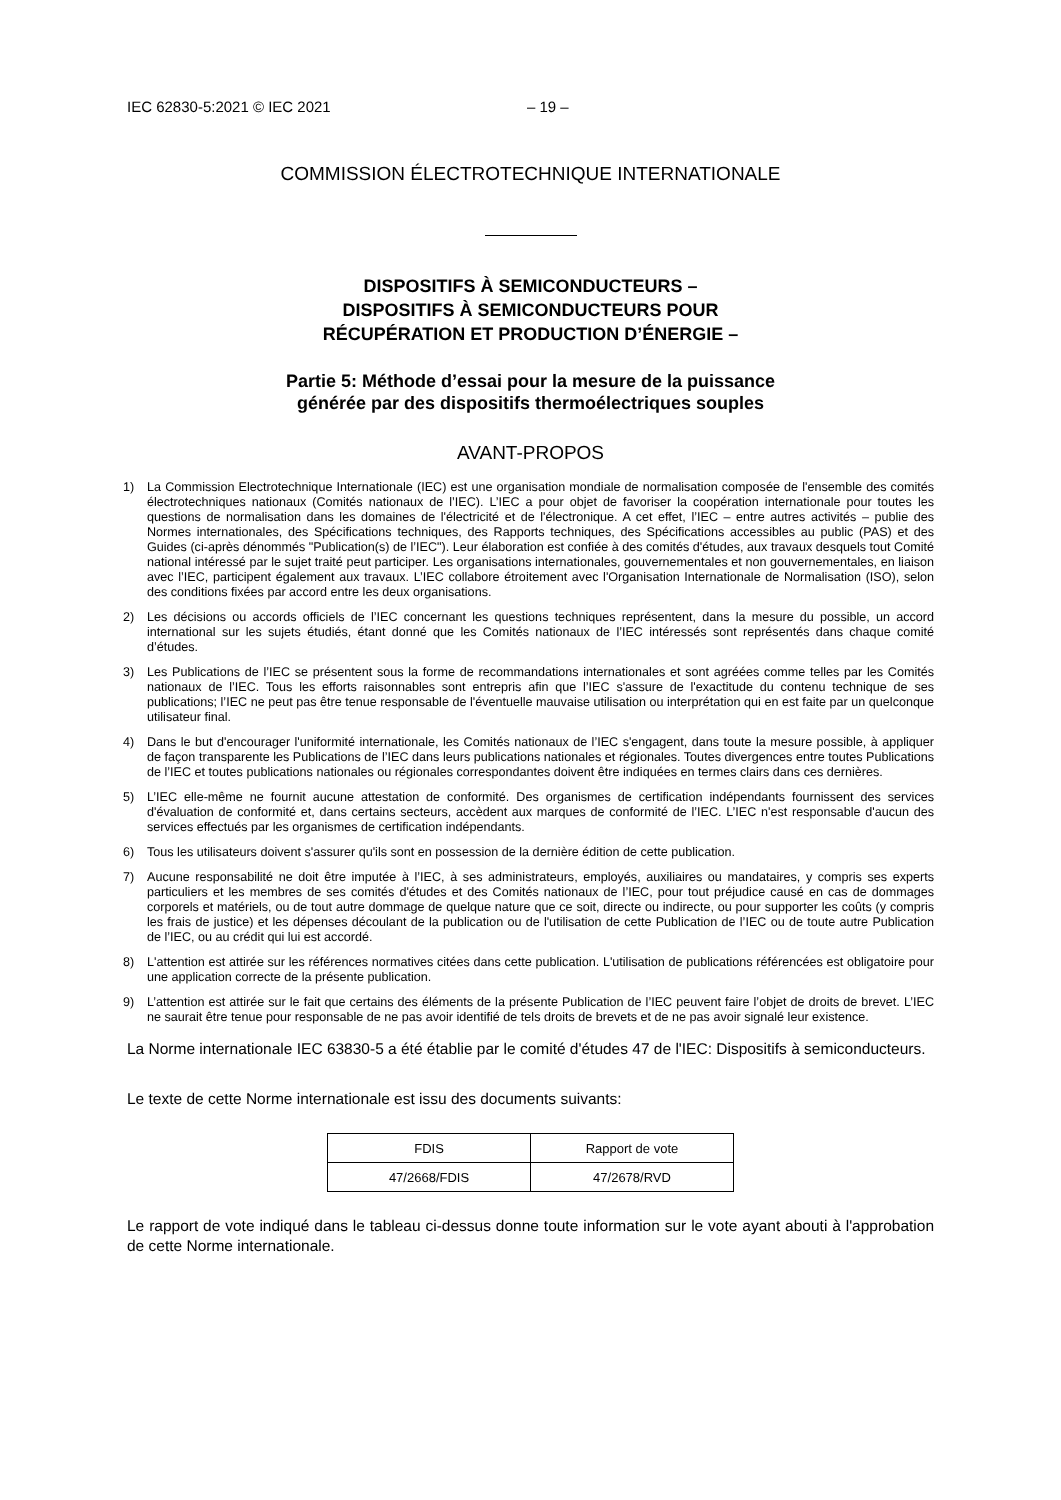IEC 62830-5:2021 © IEC 2021 – 19 –
COMMISSION ÉLECTROTECHNIQUE INTERNATIONALE
DISPOSITIFS À SEMICONDUCTEURS –
DISPOSITIFS À SEMICONDUCTEURS POUR
RÉCUPÉRATION ET PRODUCTION D’ÉNERGIE –
Partie 5: Méthode d’essai pour la mesure de la puissance
générée par des dispositifs thermoélectriques souples
AVANT-PROPOS
1) La Commission Electrotechnique Internationale (IEC) est une organisation mondiale de normalisation composée de l'ensemble des comités électrotechniques nationaux (Comités nationaux de l’IEC). L’IEC a pour objet de favoriser la coopération internationale pour toutes les questions de normalisation dans les domaines de l'électricité et de l'électronique. A cet effet, l’IEC – entre autres activités – publie des Normes internationales, des Spécifications techniques, des Rapports techniques, des Spécifications accessibles au public (PAS) et des Guides (ci-après dénommés "Publication(s) de l’IEC"). Leur élaboration est confiée à des comités d'études, aux travaux desquels tout Comité national intéressé par le sujet traité peut participer. Les organisations internationales, gouvernementales et non gouvernementales, en liaison avec l’IEC, participent également aux travaux. L’IEC collabore étroitement avec l'Organisation Internationale de Normalisation (ISO), selon des conditions fixées par accord entre les deux organisations.
2) Les décisions ou accords officiels de l’IEC concernant les questions techniques représentent, dans la mesure du possible, un accord international sur les sujets étudiés, étant donné que les Comités nationaux de l’IEC intéressés sont représentés dans chaque comité d’études.
3) Les Publications de l’IEC se présentent sous la forme de recommandations internationales et sont agréées comme telles par les Comités nationaux de l’IEC. Tous les efforts raisonnables sont entrepris afin que l’IEC s'assure de l'exactitude du contenu technique de ses publications; l’IEC ne peut pas être tenue responsable de l'éventuelle mauvaise utilisation ou interprétation qui en est faite par un quelconque utilisateur final.
4) Dans le but d'encourager l'uniformité internationale, les Comités nationaux de l’IEC s'engagent, dans toute la mesure possible, à appliquer de façon transparente les Publications de l’IEC dans leurs publications nationales et régionales. Toutes divergences entre toutes Publications de l’IEC et toutes publications nationales ou régionales correspondantes doivent être indiquées en termes clairs dans ces dernières.
5) L’IEC elle-même ne fournit aucune attestation de conformité. Des organismes de certification indépendants fournissent des services d'évaluation de conformité et, dans certains secteurs, accèdent aux marques de conformité de l’IEC. L’IEC n'est responsable d'aucun des services effectués par les organismes de certification indépendants.
6) Tous les utilisateurs doivent s'assurer qu'ils sont en possession de la dernière édition de cette publication.
7) Aucune responsabilité ne doit être imputée à l’IEC, à ses administrateurs, employés, auxiliaires ou mandataires, y compris ses experts particuliers et les membres de ses comités d'études et des Comités nationaux de l’IEC, pour tout préjudice causé en cas de dommages corporels et matériels, ou de tout autre dommage de quelque nature que ce soit, directe ou indirecte, ou pour supporter les coûts (y compris les frais de justice) et les dépenses découlant de la publication ou de l'utilisation de cette Publication de l’IEC ou de toute autre Publication de l’IEC, ou au crédit qui lui est accordé.
8) L'attention est attirée sur les références normatives citées dans cette publication. L'utilisation de publications référencées est obligatoire pour une application correcte de la présente publication.
9) L’attention est attirée sur le fait que certains des éléments de la présente Publication de l’IEC peuvent faire l’objet de droits de brevet. L’IEC ne saurait être tenue pour responsable de ne pas avoir identifié de tels droits de brevets et de ne pas avoir signalé leur existence.
La Norme internationale IEC 63830-5 a été établie par le comité d'études 47 de l'IEC: Dispositifs à semiconducteurs.
Le texte de cette Norme internationale est issu des documents suivants:
| FDIS | Rapport de vote |
| 47/2668/FDIS | 47/2678/RVD |
Le rapport de vote indiqué dans le tableau ci-dessus donne toute information sur le vote ayant abouti à l'approbation de cette Norme internationale.